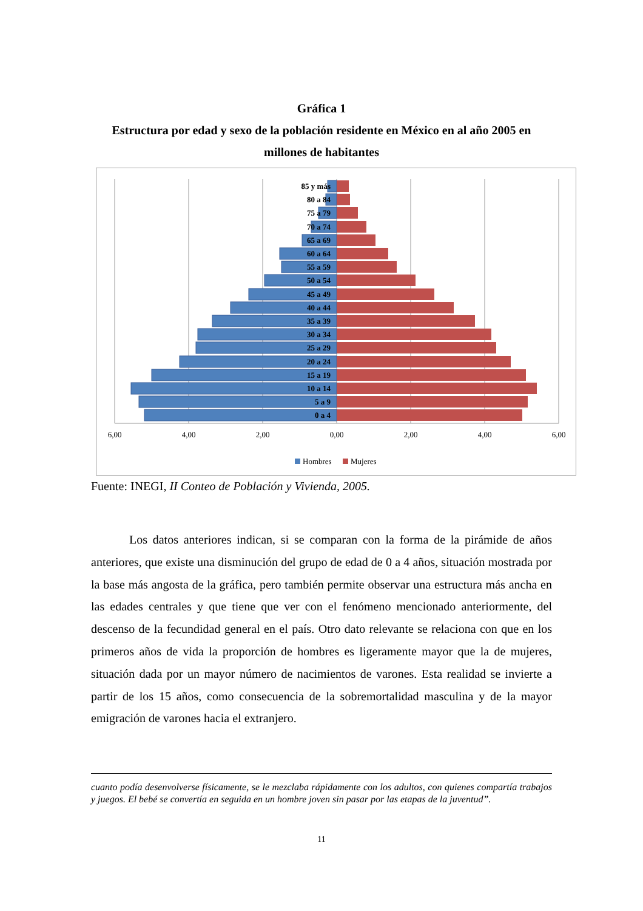Gráfica 1
Estructura por edad y sexo de la población residente en México en al año 2005 en millones de habitantes
85 y más
80 a 84
75 a 79
70 a 74
65 a 69
60 a 64
55 a 59
50 a 54
45 a 49
40 a 44
35 a 39
30 a 34
25 a 29
20 a 24
15 a 19
10 a 14
5 a 9
0 a 4
6,00
4,00
2,00
0,00
2,00
4,00
6,00
Hombres
Mujeres
Fuente: INEGI, II Conteo de Población y Vivienda, 2005.
Los datos anteriores indican, si se comparan con la forma de la pirámide de años anteriores, que existe una disminución del grupo de edad de 0 a 4 años, situación mostrada por la base más angosta de la gráfica, pero también permite observar una estructura más ancha en las edades centrales y que tiene que ver con el fenómeno mencionado anteriormente, del descenso de la fecundidad general en el país. Otro dato relevante se relaciona con que en los primeros años de vida la proporción de hombres es ligeramente mayor que la de mujeres, situación dada por un mayor número de nacimientos de varones. Esta realidad se invierte a partir de los 15 años, como consecuencia de la sobremortalidad masculina y de la mayor emigración de varones hacia el extranjero.
cuanto podía desenvolverse físicamente, se le mezclaba rápidamente con los adultos, con quienes compartía trabajos y juegos. El bebé se convertía en seguida en un hombre joven sin pasar por las etapas de la juventud”.
11